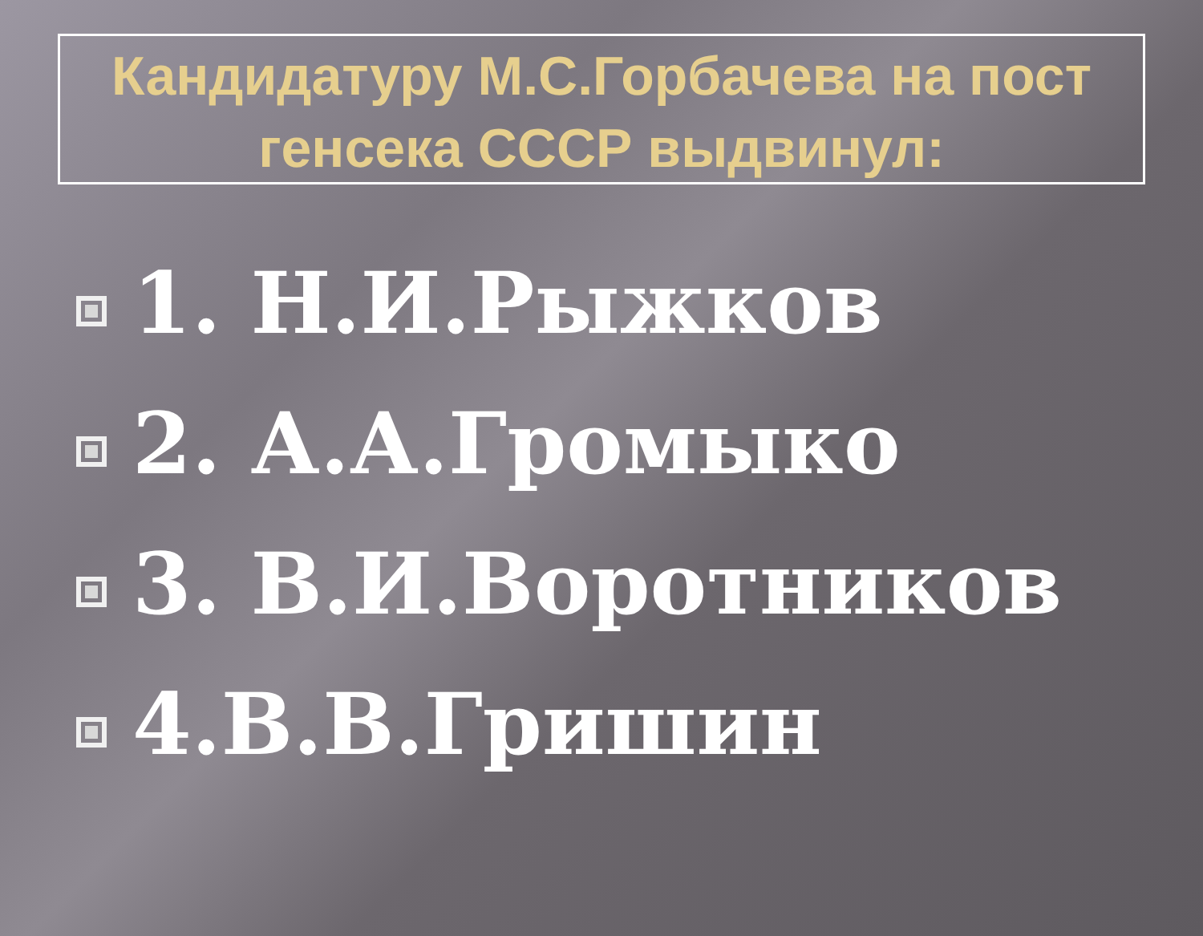Кандидатуру М.С.Горбачева на пост генсека СССР выдвинул:
1. Н.И.Рыжков
2. А.А.Громыко
3. В.И.Воротников
4.В.В.Гришин